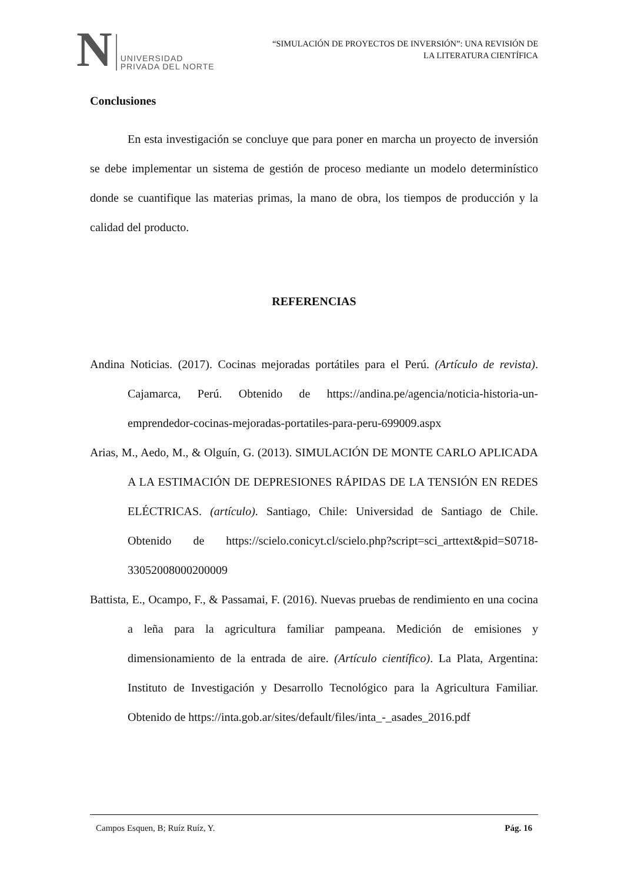N UNIVERSIDAD
PRIVADA DEL NORTE
“SIMULACIÓN DE PROYECTOS DE INVERSIÓN”: UNA REVISIÓN DE
LA LITERATURA CIENTÍFICA
Conclusiones
En esta investigación se concluye que para poner en marcha un proyecto de inversión se debe implementar un sistema de gestión de proceso mediante un modelo determinístico donde se cuantifique las materias primas, la mano de obra, los tiempos de producción y la calidad del producto.
REFERENCIAS
Andina Noticias. (2017). Cocinas mejoradas portátiles para el Perú. (Artículo de revista). Cajamarca, Perú. Obtenido de https://andina.pe/agencia/noticia-historia-un-emprendedor-cocinas-mejoradas-portatiles-para-peru-699009.aspx
Arias, M., Aedo, M., & Olguín, G. (2013). SIMULACIÓN DE MONTE CARLO APLICADA A LA ESTIMACIÓN DE DEPRESIONES RÁPIDAS DE LA TENSIÓN EN REDES ELÉCTRICAS. (artículo). Santiago, Chile: Universidad de Santiago de Chile. Obtenido de https://scielo.conicyt.cl/scielo.php?script=sci_arttext&pid=S0718-33052008000200009
Battista, E., Ocampo, F., & Passamai, F. (2016). Nuevas pruebas de rendimiento en una cocina a leña para la agricultura familiar pampeana. Medición de emisiones y dimensionamiento de la entrada de aire. (Artículo científico). La Plata, Argentina: Instituto de Investigación y Desarrollo Tecnológico para la Agricultura Familiar. Obtenido de https://inta.gob.ar/sites/default/files/inta_-_asades_2016.pdf
Campos Esquen, B; Ruíz Ruíz, Y. Pág. 16